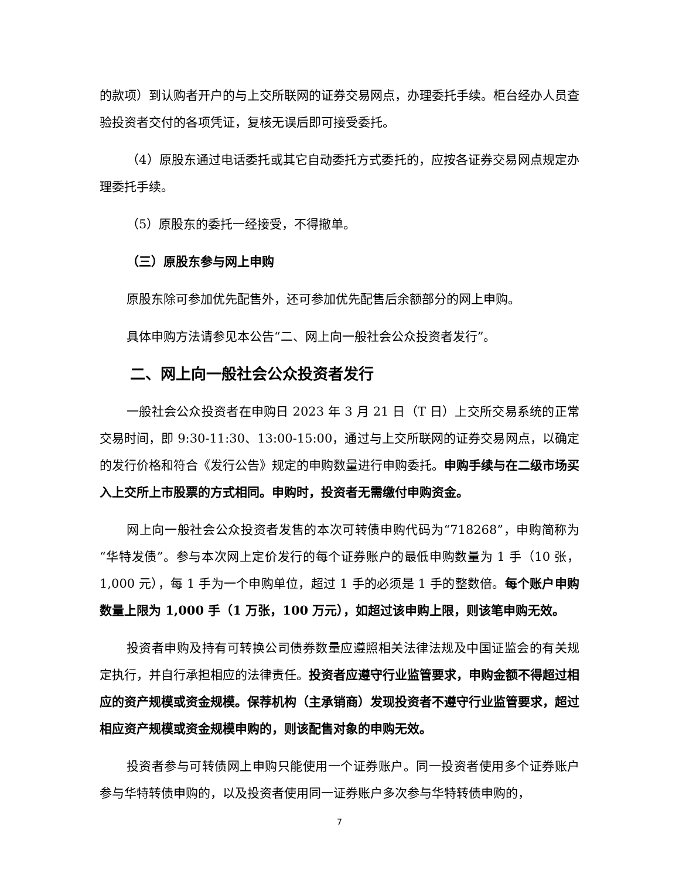的款项）到认购者开户的与上交所联网的证券交易网点，办理委托手续。柜台经办人员查验投资者交付的各项凭证，复核无误后即可接受委托。
（4）原股东通过电话委托或其它自动委托方式委托的，应按各证券交易网点规定办理委托手续。
（5）原股东的委托一经接受，不得撤单。
（三）原股东参与网上申购
原股东除可参加优先配售外，还可参加优先配售后余额部分的网上申购。
具体申购方法请参见本公告“二、网上向一般社会公众投资者发行”。
二、网上向一般社会公众投资者发行
一般社会公众投资者在申购日 2023 年 3 月 21 日（T 日）上交所交易系统的正常交易时间，即 9:30-11:30、13:00-15:00，通过与上交所联网的证券交易网点，以确定的发行价格和符合《发行公告》规定的申购数量进行申购委托。申购手续与在二级市场买入上交所上市股票的方式相同。申购时，投资者无需缴付申购资金。
网上向一般社会公众投资者发售的本次可转债申购代码为“718268”，申购简称为“华特发债”。参与本次网上定价发行的每个证券账户的最低申购数量为 1 手（10 张，1,000 元），每 1 手为一个申购单位，超过 1 手的必须是 1 手的整数倍。每个账户申购数量上限为 1,000 手（1 万张，100 万元），如超过该申购上限，则该笔申购无效。
投资者申购及持有可转换公司债券数量应遵照相关法律法规及中国证监会的有关规定执行，并自行承担相应的法律责任。投资者应遵守行业监管要求，申购金额不得超过相应的资产规模或资金规模。保荐机构（主承销商）发现投资者不遵守行业监管要求，超过相应资产规模或资金规模申购的，则该配售对象的申购无效。
投资者参与可转债网上申购只能使用一个证券账户。同一投资者使用多个证券账户参与华特转债申购的，以及投资者使用同一证券账户多次参与华特转债申购的，
7